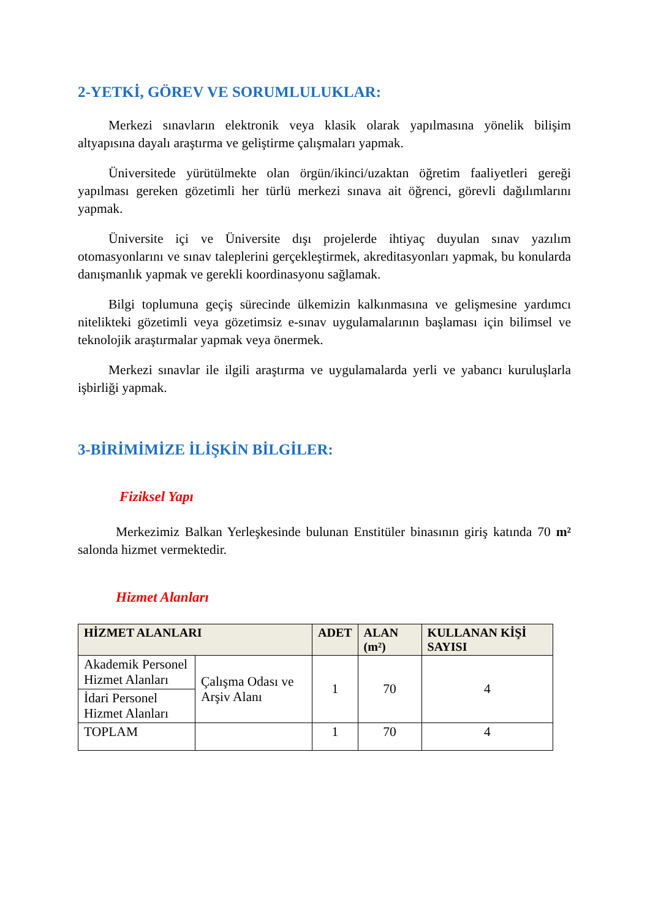2-YETKİ, GÖREV VE SORUMLULUKLAR:
Merkezi sınavların elektronik veya klasik olarak yapılmasına yönelik bilişim altyapısına dayalı araştırma ve geliştirme çalışmaları yapmak.
Üniversitede yürütülmekte olan örgün/ikinci/uzaktan öğretim faaliyetleri gereği yapılması gereken gözetimli her türlü merkezi sınava ait öğrenci, görevli dağılımlarını yapmak.
Üniversite içi ve Üniversite dışı projelerde ihtiyaç duyulan sınav yazılım otomasyonlarını ve sınav taleplerini gerçekleştirmek, akreditasyonları yapmak, bu konularda danışmanlık yapmak ve gerekli koordinasyonu sağlamak.
Bilgi toplumuna geçiş sürecinde ülkemizin kalkınmasına ve gelişmesine yardımcı nitelikteki gözetimli veya gözetimsiz e-sınav uygulamalarının başlaması için bilimsel ve teknolojik araştırmalar yapmak veya önermek.
Merkezi sınavlar ile ilgili araştırma ve uygulamalarda yerli ve yabancı kuruluşlarla işbirliği yapmak.
3-BİRİMİMİZE İLİŞKİN BİLGİLER:
Fiziksel Yapı
Merkezimiz Balkan Yerleşkesinde bulunan Enstitüler binasının giriş katında 70 m² salonda hizmet vermektedir.
Hizmet Alanları
| HİZMET ALANLARI | | ADET | ALAN (m²) | KULLANAN KİŞİ SAYISI |
| --- | --- | --- | --- | --- |
| Akademik Personel Hizmet Alanları | Çalışma Odası ve Arşiv Alanı | 1 | 70 | 4 |
| İdari Personel Hizmet Alanları | | | | |
| TOPLAM | | 1 | 70 | 4 |